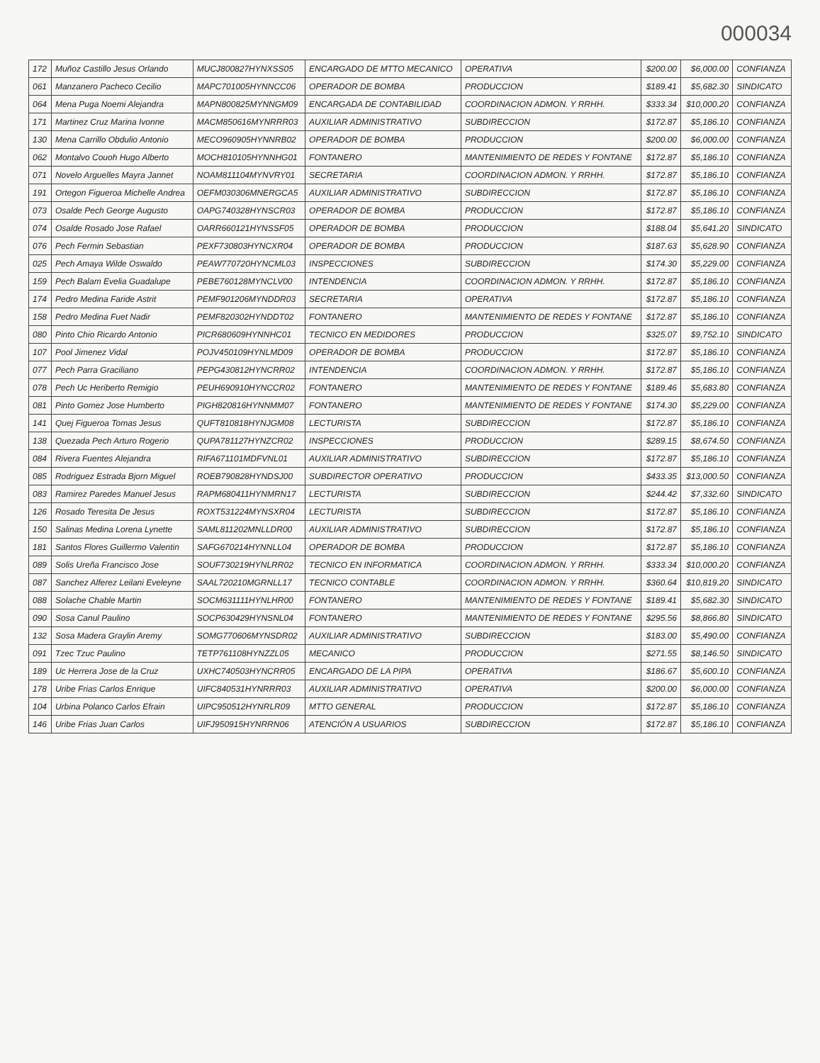000034
| 172 | Muñoz Castillo Jesus Orlando | MUCJ800827HYNXSS05 | ENCARGADO DE MTTO MECANICO | OPERATIVA | $200.00 | $6,000.00 | CONFIANZA |
| 061 | Manzanero Pacheco Cecilio | MAPC701005HYNNCC06 | OPERADOR DE BOMBA | PRODUCCION | $189.41 | $5,682.30 | SINDICATO |
| 064 | Mena Puga Noemi Alejandra | MAPN800825MYNNGM09 | ENCARGADA DE CONTABILIDAD | COORDINACION ADMON. Y RRHH. | $333.34 | $10,000.20 | CONFIANZA |
| 171 | Martinez Cruz Marina Ivonne | MACM850616MYNRRR03 | AUXILIAR ADMINISTRATIVO | SUBDIRECCION | $172.87 | $5,186.10 | CONFIANZA |
| 130 | Mena Carrillo Obdulio Antonio | MECO960905HYNNRB02 | OPERADOR DE BOMBA | PRODUCCION | $200.00 | $6,000.00 | CONFIANZA |
| 062 | Montalvo Couoh Hugo Alberto | MOCH810105HYNNHG01 | FONTANERO | MANTENIMIENTO DE REDES Y FONTANE | $172.87 | $5,186.10 | CONFIANZA |
| 071 | Novelo Arguelles Mayra Jannet | NOAM811104MYNVRY01 | SECRETARIA | COORDINACION ADMON. Y RRHH. | $172.87 | $5,186.10 | CONFIANZA |
| 191 | Ortegon Figueroa Michelle Andrea | OEFM030306MNERGCA5 | AUXILIAR ADMINISTRATIVO | SUBDIRECCION | $172.87 | $5,186.10 | CONFIANZA |
| 073 | Osalde Pech George Augusto | OAPG740328HYNSCR03 | OPERADOR DE BOMBA | PRODUCCION | $172.87 | $5,186.10 | CONFIANZA |
| 074 | Osalde Rosado Jose Rafael | OARR660121HYNSSF05 | OPERADOR DE BOMBA | PRODUCCION | $188.04 | $5,641.20 | SINDICATO |
| 076 | Pech Fermin Sebastian | PEXF730803HYNCXR04 | OPERADOR DE BOMBA | PRODUCCION | $187.63 | $5,628.90 | CONFIANZA |
| 025 | Pech Amaya Wilde Oswaldo | PEAW770720HYNCML03 | INSPECCIONES | SUBDIRECCION | $174.30 | $5,229.00 | CONFIANZA |
| 159 | Pech Balam Evelia Guadalupe | PEBE760128MYNCLV00 | INTENDENCIA | COORDINACION ADMON. Y RRHH. | $172.87 | $5,186.10 | CONFIANZA |
| 174 | Pedro Medina Faride Astrit | PEMF901206MYNDDR03 | SECRETARIA | OPERATIVA | $172.87 | $5,186.10 | CONFIANZA |
| 158 | Pedro Medina Fuet Nadir | PEMF820302HYNDDT02 | FONTANERO | MANTENIMIENTO DE REDES Y FONTANE | $172.87 | $5,186.10 | CONFIANZA |
| 080 | Pinto Chio Ricardo Antonio | PICR680609HYNNHC01 | TECNICO EN MEDIDORES | PRODUCCION | $325.07 | $9,752.10 | SINDICATO |
| 107 | Pool Jimenez Vidal | POJV450109HYNLMD09 | OPERADOR DE BOMBA | PRODUCCION | $172.87 | $5,186.10 | CONFIANZA |
| 077 | Pech Parra Graciliano | PEPG430812HYNCRR02 | INTENDENCIA | COORDINACION ADMON. Y RRHH. | $172.87 | $5,186.10 | CONFIANZA |
| 078 | Pech Uc Heriberto Remigio | PEUH690910HYNCCR02 | FONTANERO | MANTENIMIENTO DE REDES Y FONTANE | $189.46 | $5,683.80 | CONFIANZA |
| 081 | Pinto Gomez Jose Humberto | PIGH820816HYNNMM07 | FONTANERO | MANTENIMIENTO DE REDES Y FONTANE | $174.30 | $5,229.00 | CONFIANZA |
| 141 | Quej Figueroa Tomas Jesus | QUFT810818HYNJGM08 | LECTURISTA | SUBDIRECCION | $172.87 | $5,186.10 | CONFIANZA |
| 138 | Quezada Pech Arturo Rogerio | QUPA781127HYNZCR02 | INSPECCIONES | PRODUCCION | $289.15 | $8,674.50 | CONFIANZA |
| 084 | Rivera Fuentes Alejandra | RIFA671101MDFVNL01 | AUXILIAR ADMINISTRATIVO | SUBDIRECCION | $172.87 | $5,186.10 | CONFIANZA |
| 085 | Rodriguez Estrada Bjorn Miguel | ROEB790828HYNDSJ00 | SUBDIRECTOR OPERATIVO | PRODUCCION | $433.35 | $13,000.50 | CONFIANZA |
| 083 | Ramirez Paredes Manuel Jesus | RAPM680411HYNMRN17 | LECTURISTA | SUBDIRECCION | $244.42 | $7,332.60 | SINDICATO |
| 126 | Rosado Teresita De Jesus | ROXT531224MYNSXR04 | LECTURISTA | SUBDIRECCION | $172.87 | $5,186.10 | CONFIANZA |
| 150 | Salinas Medina Lorena Lynette | SAML811202MNLLDR00 | AUXILIAR ADMINISTRATIVO | SUBDIRECCION | $172.87 | $5,186.10 | CONFIANZA |
| 181 | Santos Flores Guillermo Valentin | SAFG670214HYNNLL04 | OPERADOR DE BOMBA | PRODUCCION | $172.87 | $5,186.10 | CONFIANZA |
| 089 | Solis Ureña Francisco Jose | SOUF730219HYNLRR02 | TECNICO EN INFORMATICA | COORDINACION ADMON. Y RRHH. | $333.34 | $10,000.20 | CONFIANZA |
| 087 | Sanchez Alferez Leilani Eveleyne | SAAL720210MGRNLL17 | TECNICO CONTABLE | COORDINACION ADMON. Y RRHH. | $360.64 | $10,819.20 | SINDICATO |
| 088 | Solache Chable Martin | SOCM631111HYNLHR00 | FONTANERO | MANTENIMIENTO DE REDES Y FONTANE | $189.41 | $5,682.30 | SINDICATO |
| 090 | Sosa Canul Paulino | SOCP630429HYNSNL04 | FONTANERO | MANTENIMIENTO DE REDES Y FONTANE | $295.56 | $8,866.80 | SINDICATO |
| 132 | Sosa Madera Graylin Aremy | SOMG770606MYNSDR02 | AUXILIAR ADMINISTRATIVO | SUBDIRECCION | $183.00 | $5,490.00 | CONFIANZA |
| 091 | Tzec Tzuc Paulino | TETP761108HYNZZL05 | MECANICO | PRODUCCION | $271.55 | $8,146.50 | SINDICATO |
| 189 | Uc Herrera Jose de la Cruz | UXHC740503HYNCRR05 | ENCARGADO DE LA PIPA | OPERATIVA | $186.67 | $5,600.10 | CONFIANZA |
| 178 | Uribe Frias Carlos Enrique | UIFC840531HYNRRR03 | AUXILIAR ADMINISTRATIVO | OPERATIVA | $200.00 | $6,000.00 | CONFIANZA |
| 104 | Urbina Polanco Carlos Efrain | UIPC950512HYNRLR09 | MTTO GENERAL | PRODUCCION | $172.87 | $5,186.10 | CONFIANZA |
| 146 | Uribe Frias Juan Carlos | UIFJ950915HYNRRN06 | ATENCIÓN A USUARIOS | SUBDIRECCION | $172.87 | $5,186.10 | CONFIANZA |